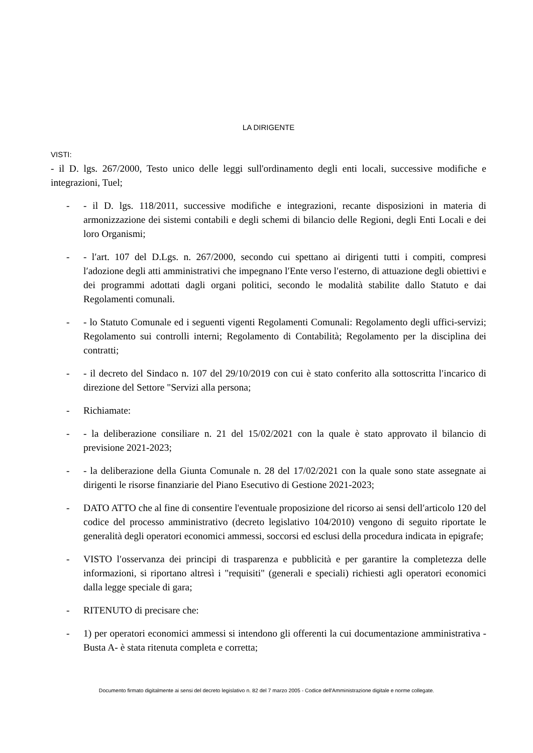LA DIRIGENTE
VISTI:
- il D. lgs. 267/2000, Testo unico delle leggi sull'ordinamento degli enti locali, successive modifiche e integrazioni, Tuel;
- - il D. lgs. 118/2011, successive modifiche e integrazioni, recante disposizioni in materia di armonizzazione dei sistemi contabili e degli schemi di bilancio delle Regioni, degli Enti Locali e dei loro Organismi;
- - l′art. 107 del D.Lgs. n. 267/2000, secondo cui spettano ai dirigenti tutti i compiti, compresi l′adozione degli atti amministrativi che impegnano l′Ente verso l′esterno, di attuazione degli obiettivi e dei programmi adottati dagli organi politici, secondo le modalità stabilite dallo Statuto e dai Regolamenti comunali.
- - lo Statuto Comunale ed i seguenti vigenti Regolamenti Comunali: Regolamento degli uffici-servizi; Regolamento sui controlli interni; Regolamento di Contabilità; Regolamento per la disciplina dei contratti;
- - il decreto del Sindaco n. 107 del 29/10/2019 con cui è stato conferito alla sottoscritta l′incarico di direzione del Settore "Servizi alla persona;
- Richiamate:
- - la deliberazione consiliare n. 21 del 15/02/2021 con la quale è stato approvato il bilancio di previsione 2021-2023;
- - la deliberazione della Giunta Comunale n. 28 del 17/02/2021 con la quale sono state assegnate ai dirigenti le risorse finanziarie del Piano Esecutivo di Gestione 2021-2023;
- DATO ATTO che al fine di consentire l'eventuale proposizione del ricorso ai sensi dell′articolo 120 del codice del processo amministrativo (decreto legislativo 104/2010) vengono di seguito riportate le generalità degli operatori economici ammessi, soccorsi ed esclusi della procedura indicata in epigrafe;
- VISTO l′osservanza dei principi di trasparenza e pubblicità e per garantire la completezza delle informazioni, si riportano altresì i "requisiti" (generali e speciali) richiesti agli operatori economici dalla legge speciale di gara;
- RITENUTO di precisare che:
- 1) per operatori economici ammessi si intendono gli offerenti la cui documentazione amministrativa - Busta A- è stata ritenuta completa e corretta;
Documento firmato digitalmente ai sensi del decreto legislativo n. 82 del 7 marzo 2005 - Codice dell'Amministrazione digitale e norme collegate.